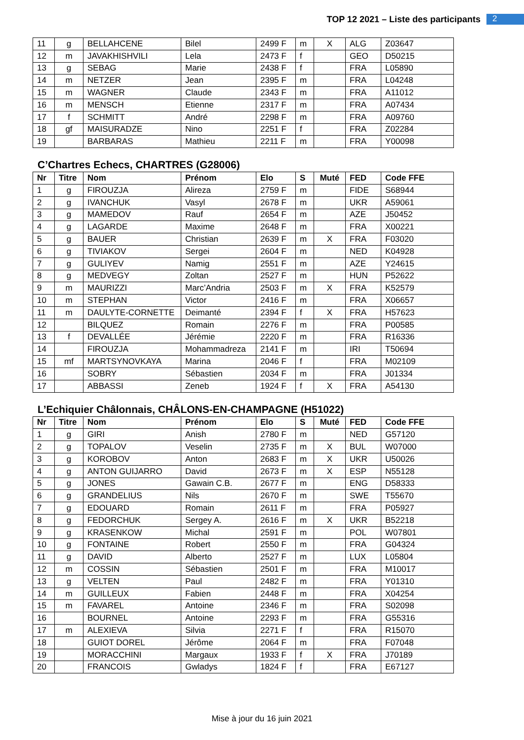TOP 12 2021 – Liste des participants
2
| 11 | g | BELLAHCENE | Bilel | 2499 F | m | X | ALG | Z03647 |
| 12 | m | JAVAKHISHVILI | Lela | 2473 F | f | | GEO | D50215 |
| 13 | g | SEBAG | Marie | 2438 F | f | | FRA | L05890 |
| 14 | m | NETZER | Jean | 2395 F | m | | FRA | L04248 |
| 15 | m | WAGNER | Claude | 2343 F | m | | FRA | A11012 |
| 16 | m | MENSCH | Etienne | 2317 F | m | | FRA | A07434 |
| 17 | f | SCHMITT | André | 2298 F | m | | FRA | A09760 |
| 18 | gf | MAISURADZE | Nino | 2251 F | f | | FRA | Z02284 |
| 19 | | BARBARAS | Mathieu | 2211 F | m | | FRA | Y00098 |
C’Chartres Echecs, CHARTRES (G28006)
| Nr | Titre | Nom | Prénom | Elo | S | Muté | FED | Code FFE |
| --- | --- | --- | --- | --- | --- | --- | --- | --- |
| 1 | g | FIROUZJA | Alireza | 2759 F | m | | FIDE | S68944 |
| 2 | g | IVANCHUK | Vasyl | 2678 F | m | | UKR | A59061 |
| 3 | g | MAMEDOV | Rauf | 2654 F | m | | AZE | J50452 |
| 4 | g | LAGARDE | Maxime | 2648 F | m | | FRA | X00221 |
| 5 | g | BAUER | Christian | 2639 F | m | X | FRA | F03020 |
| 6 | g | TIVIAKOV | Sergei | 2604 F | m | | NED | K04928 |
| 7 | g | GULIYEV | Namig | 2551 F | m | | AZE | Y24615 |
| 8 | g | MEDVEGY | Zoltan | 2527 F | m | | HUN | P52622 |
| 9 | m | MAURIZZI | Marc’Andria | 2503 F | m | X | FRA | K52579 |
| 10 | m | STEPHAN | Victor | 2416 F | m | | FRA | X06657 |
| 11 | m | DAULYTE-CORNETTE | Deimanté | 2394 F | f | X | FRA | H57623 |
| 12 | | BILQUEZ | Romain | 2276 F | m | | FRA | P00585 |
| 13 | f | DEVALLÉE | Jérémie | 2220 F | m | | FRA | R16336 |
| 14 | | FIROUZJA | Mohammadreza | 2141 F | m | | IRI | T50694 |
| 15 | mf | MARTSYNOVKAYA | Marina | 2046 F | f | | FRA | M02109 |
| 16 | | SOBRY | Sébastien | 2034 F | m | | FRA | J01334 |
| 17 | | ABBASSI | Zeneb | 1924 F | f | X | FRA | A54130 |
L’Echiquier Châlonnais, CHÂLONS-EN-CHAMPAGNE (H51022)
| Nr | Titre | Nom | Prénom | Elo | S | Muté | FED | Code FFE |
| --- | --- | --- | --- | --- | --- | --- | --- | --- |
| 1 | g | GIRI | Anish | 2780 F | m | | NED | G57120 |
| 2 | g | TOPALOV | Veselin | 2735 F | m | X | BUL | W07000 |
| 3 | g | KOROBOV | Anton | 2683 F | m | X | UKR | U50026 |
| 4 | g | ANTON GUIJARRO | David | 2673 F | m | X | ESP | N55128 |
| 5 | g | JONES | Gawain C.B. | 2677 F | m | | ENG | D58333 |
| 6 | g | GRANDELIUS | Nils | 2670 F | m | | SWE | T55670 |
| 7 | g | EDOUARD | Romain | 2611 F | m | | FRA | P05927 |
| 8 | g | FEDORCHUK | Sergey A. | 2616 F | m | X | UKR | B52218 |
| 9 | g | KRASENKOW | Michal | 2591 F | m | | POL | W07801 |
| 10 | g | FONTAINE | Robert | 2550 F | m | | FRA | G04324 |
| 11 | g | DAVID | Alberto | 2527 F | m | | LUX | L05804 |
| 12 | m | COSSIN | Sébastien | 2501 F | m | | FRA | M10017 |
| 13 | g | VELTEN | Paul | 2482 F | m | | FRA | Y01310 |
| 14 | m | GUILLEUX | Fabien | 2448 F | m | | FRA | X04254 |
| 15 | m | FAVAREL | Antoine | 2346 F | m | | FRA | S02098 |
| 16 | | BOURNEL | Antoine | 2293 F | m | | FRA | G55316 |
| 17 | m | ALEXIEVA | Silvia | 2271 F | f | | FRA | R15070 |
| 18 | | GUIOT DOREL | Jérôme | 2064 F | m | | FRA | F07048 |
| 19 | | MORACCHINI | Margaux | 1933 F | f | X | FRA | J70189 |
| 20 | | FRANCOIS | Gwladys | 1824 F | f | | FRA | E67127 |
Mise à jour du 16 juin 2021